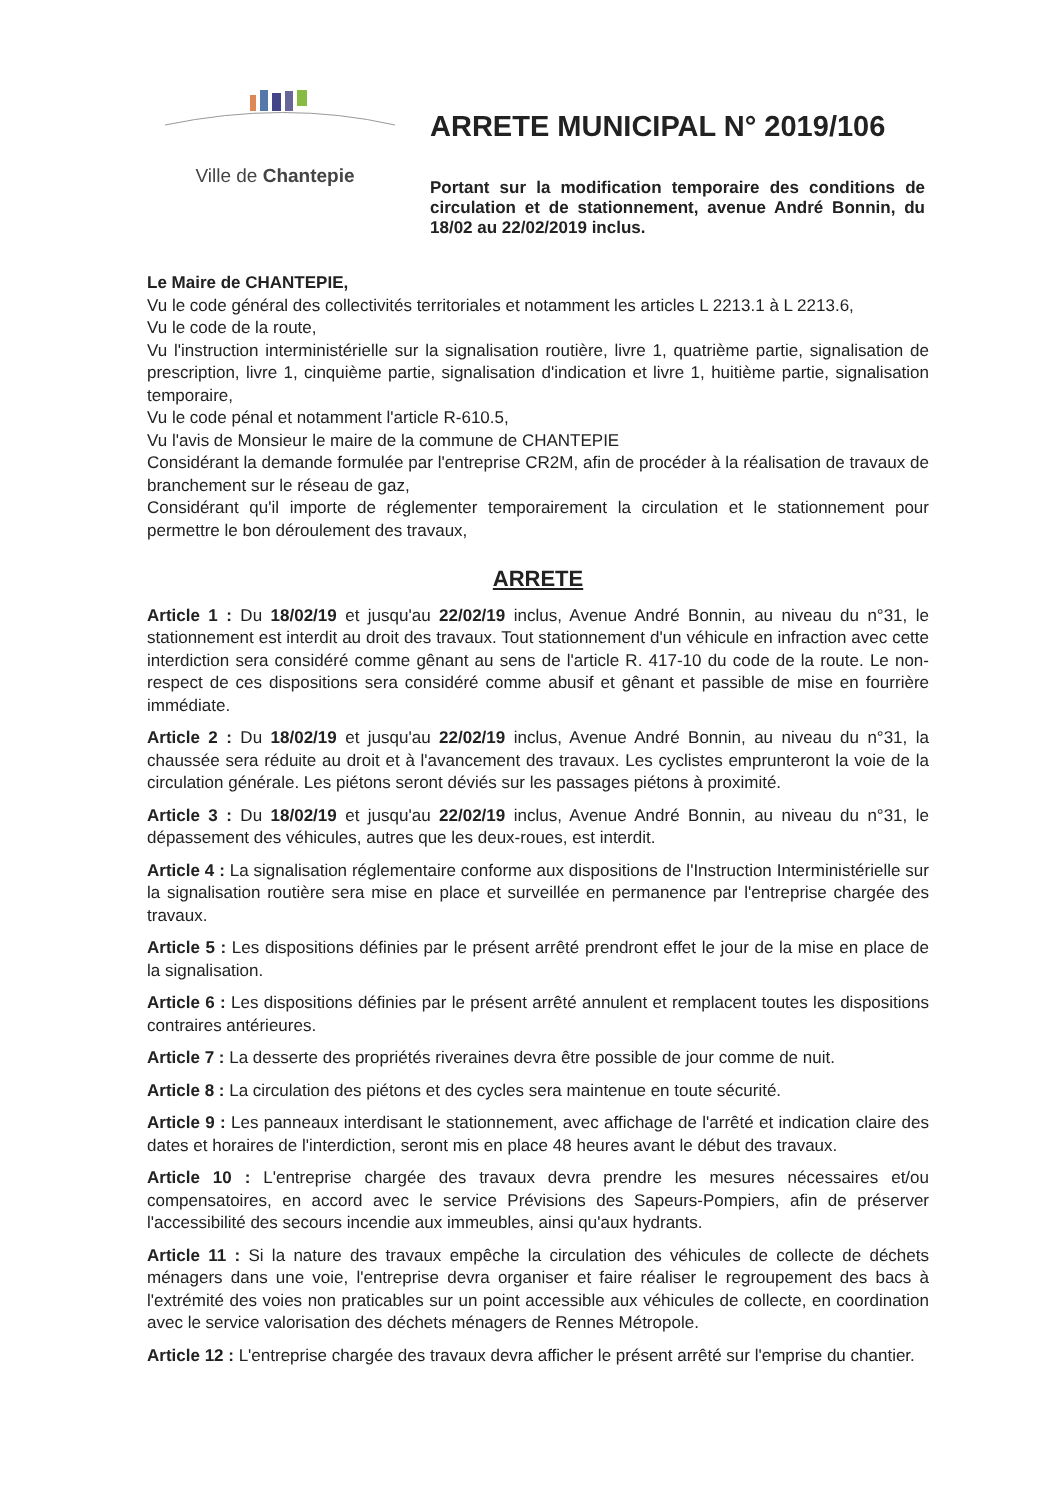Ville de Chantepie
ARRETE MUNICIPAL N° 2019/106
Portant sur la modification temporaire des conditions de circulation et de stationnement, avenue André Bonnin, du 18/02 au 22/02/2019 inclus.
Le Maire de CHANTEPIE,
Vu le code général des collectivités territoriales et notamment les articles L 2213.1 à L 2213.6,
Vu le code de la route,
Vu l'instruction interministérielle sur la signalisation routière, livre 1, quatrième partie, signalisation de prescription, livre 1, cinquième partie, signalisation d'indication et livre 1, huitième partie, signalisation temporaire,
Vu le code pénal et notamment l'article R-610.5,
Vu l'avis de Monsieur le maire de la commune de CHANTEPIE
Considérant la demande formulée par l'entreprise CR2M, afin de procéder à la réalisation de travaux de branchement sur le réseau de gaz,
Considérant qu'il importe de réglementer temporairement la circulation et le stationnement pour permettre le bon déroulement des travaux,
ARRETE
Article 1 : Du 18/02/19 et jusqu'au 22/02/19 inclus, Avenue André Bonnin, au niveau du n°31, le stationnement est interdit au droit des travaux. Tout stationnement d'un véhicule en infraction avec cette interdiction sera considéré comme gênant au sens de l'article R. 417-10 du code de la route. Le non-respect de ces dispositions sera considéré comme abusif et gênant et passible de mise en fourrière immédiate.
Article 2 : Du 18/02/19 et jusqu'au 22/02/19 inclus, Avenue André Bonnin, au niveau du n°31, la chaussée sera réduite au droit et à l'avancement des travaux. Les cyclistes emprunteront la voie de la circulation générale. Les piétons seront déviés sur les passages piétons à proximité.
Article 3 : Du 18/02/19 et jusqu'au 22/02/19 inclus, Avenue André Bonnin, au niveau du n°31, le dépassement des véhicules, autres que les deux-roues, est interdit.
Article 4 : La signalisation réglementaire conforme aux dispositions de l'Instruction Interministérielle sur la signalisation routière sera mise en place et surveillée en permanence par l'entreprise chargée des travaux.
Article 5 : Les dispositions définies par le présent arrêté prendront effet le jour de la mise en place de la signalisation.
Article 6 : Les dispositions définies par le présent arrêté annulent et remplacent toutes les dispositions contraires antérieures.
Article 7 : La desserte des propriétés riveraines devra être possible de jour comme de nuit.
Article 8 : La circulation des piétons et des cycles sera maintenue en toute sécurité.
Article 9 : Les panneaux interdisant le stationnement, avec affichage de l'arrêté et indication claire des dates et horaires de l'interdiction, seront mis en place 48 heures avant le début des travaux.
Article 10 : L'entreprise chargée des travaux devra prendre les mesures nécessaires et/ou compensatoires, en accord avec le service Prévisions des Sapeurs-Pompiers, afin de préserver l'accessibilité des secours incendie aux immeubles, ainsi qu'aux hydrants.
Article 11 : Si la nature des travaux empêche la circulation des véhicules de collecte de déchets ménagers dans une voie, l'entreprise devra organiser et faire réaliser le regroupement des bacs à l'extrémité des voies non praticables sur un point accessible aux véhicules de collecte, en coordination avec le service valorisation des déchets ménagers de Rennes Métropole.
Article 12 : L'entreprise chargée des travaux devra afficher le présent arrêté sur l'emprise du chantier.